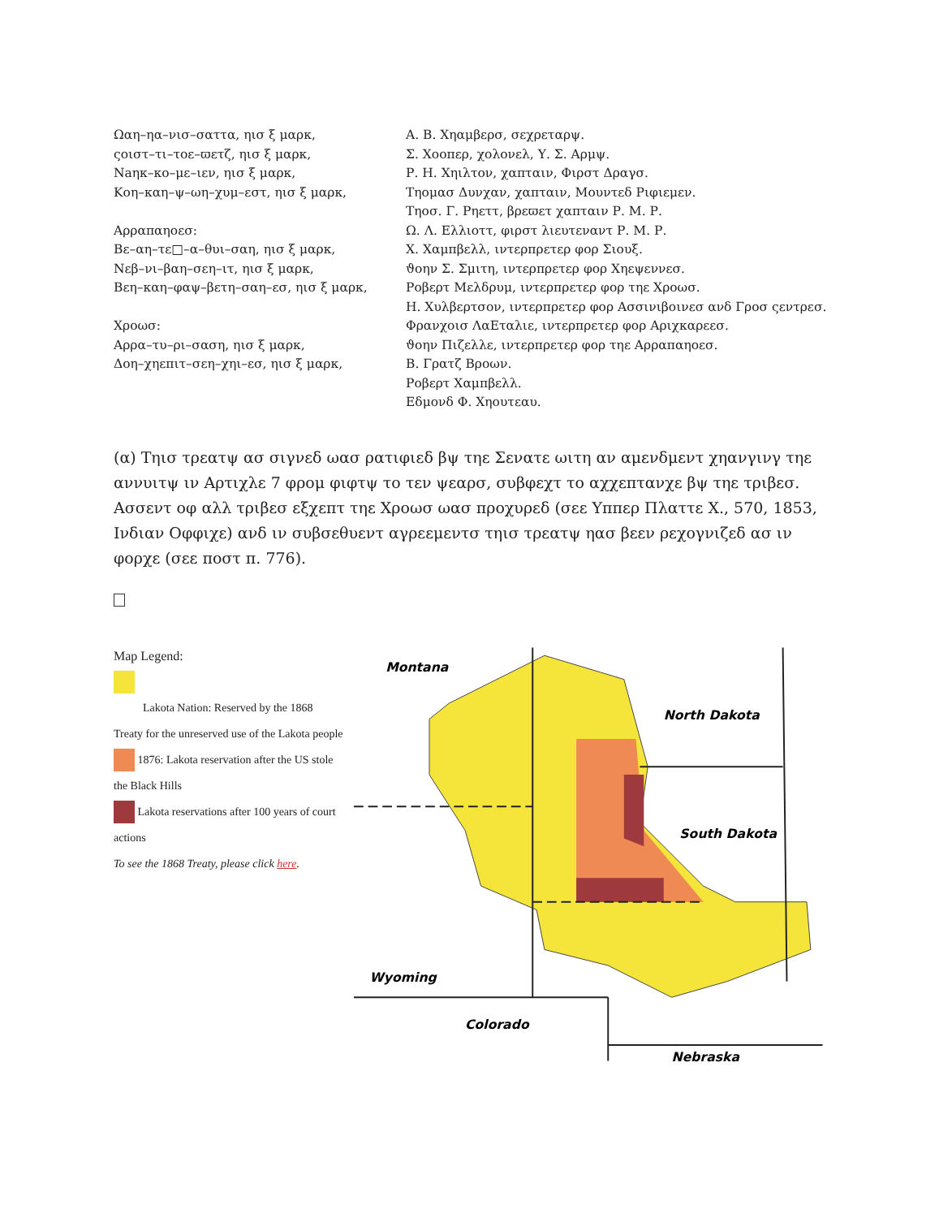Ωαη–ηα–νισ–σαττα, ηισ ξ μαρκ,
ςοιστ–τι–τοε–ϖετζ, ηισ ξ μαρκ,
Νaηκ–κο–με–ιεν, ηισ ξ μαρκ,
Κοη–καη–ψ–ωη–χυμ–εστ, ηισ ξ μαρκ,
Αρραπαηοεσ:
Βε–αη–τε□–α–θυι–σαη, ηισ ξ μαρκ,
Νεβ–νι–βαη–σεη–ιτ, ηισ ξ μαρκ,
Βεη–καη–φαψ–βετη–σαη–εσ, ηισ ξ μαρκ,
Χροωσ:
Αρρα–τυ–ρι–σαση, ηισ ξ μαρκ,
Δοη–χηεπιτ–σεη–χηι–εσ, ηισ ξ μαρκ,
Α. Β. Χηαμβερσ, σεχρεταρψ.
Σ. Χοοπερ, χολονελ, Υ. Σ. Αρμψ.
Ρ. Η. Χηιλτον, χαπταιν, Φιρστ Δραγσ.
Τηομασ Δυνχαν, χαπταιν, Μουντεδ Ριφιεμεν.
Τηοσ. Γ. Ρηεττ, βρεϖετ χαπταιν Ρ. Μ. Ρ.
Ω. Λ. Ελλιοττ, φιρστ λιευτεναντ Ρ. Μ. Ρ.
Χ. Χαμπβελλ, ιντερπρετερ φορ Σιουξ.
ϑοην Σ. Σμιτη, ιντερπρετερ φορ Χηεψεννεσ.
Ροβερτ Μελδρυμ, ιντερπρετερ φορ τηε Χροωσ.
Η. Χυλβερτσον, ιντερπρετερ φορ Ασσινιβοινεσ ανδ Γροσ ςεντρεσ.
Φρανχοισ ΛαΕταλιε, ιντερπρετερ φορ Αριχκαρεεσ.
ϑοην Πιζελλε, ιντερπρετερ φορ τηε Αρραπαηοεσ.
Β. Γρατζ Βροων.
Ροβερτ Χαμπβελλ.
Εδμονδ Φ. Χηουτεαυ.
(α) Τηισ τρεατψ ασ σιγνεδ ωασ ρατιφιεδ βψ τηε Σενατε ωιτη αν αμενδμεντ χηανγινγ τηε αννυιτψ ιν Αρτιχλε 7 φρομ φιφτψ το τεν ψεαρσ, συβφεχτ το αχχεπτανχε βψ τηε τριβεσ. Ασσεντ οφ αλλ τριβεσ εξχεπτ τηε Χροωσ ωασ προχυρεδ (σεε Υππερ Πλαττε Χ., 570, 1853, Ινδιαν Οφφιχε) ανδ ιν συβσεθυεντ αγρεεμεντσ τηισ τρεατψ ηασ βεεν ρεχογνιζεδ ασ ιν φορχε (σεε ποστ π. 776).
Map Legend:
Lakota Nation: Reserved by the 1868
Treaty for the unreserved use of the Lakota people
1876: Lakota reservation after the US stole the Black Hills
Lakota reservations after 100 years of court actions
To see the 1868 Treaty, please click here.
Montana
North Dakota
South Dakota
Wyoming
Colorado
Nebraska